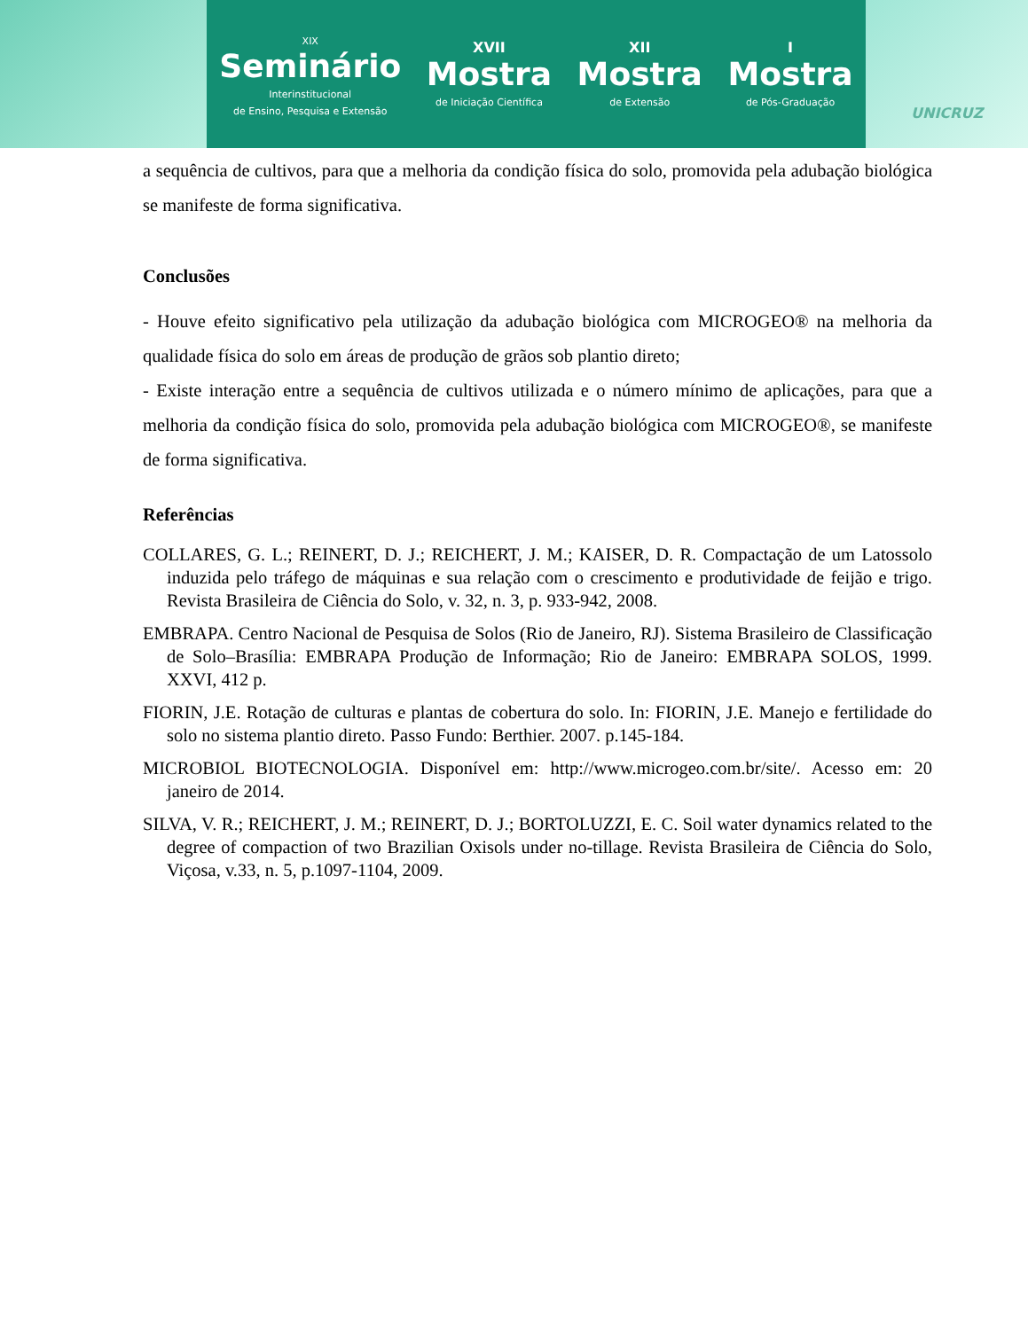XIX
Seminário
Interinstitucional
de Ensino, Pesquisa e Extensão
XVII
Mostra
de Iniciação Científica
XII
Mostra
de Extensão
I
Mostra
de Pós-Graduação
UNICRUZ
a sequência de cultivos, para que a melhoria da condição física do solo, promovida pela adubação biológica se manifeste de forma significativa.
Conclusões
- Houve efeito significativo pela utilização da adubação biológica com MICROGEO® na melhoria da qualidade física do solo em áreas de produção de grãos sob plantio direto;
- Existe interação entre a sequência de cultivos utilizada e o número mínimo de aplicações, para que a melhoria da condição física do solo, promovida pela adubação biológica com MICROGEO®, se manifeste de forma significativa.
Referências
COLLARES, G. L.; REINERT, D. J.; REICHERT, J. M.; KAISER, D. R. Compactação de um Latossolo induzida pelo tráfego de máquinas e sua relação com o crescimento e produtividade de feijão e trigo. Revista Brasileira de Ciência do Solo, v. 32, n. 3, p. 933-942, 2008.
EMBRAPA. Centro Nacional de Pesquisa de Solos (Rio de Janeiro, RJ). Sistema Brasileiro de Classificação de Solo–Brasília: EMBRAPA Produção de Informação; Rio de Janeiro: EMBRAPA SOLOS, 1999. XXVI, 412 p.
FIORIN, J.E. Rotação de culturas e plantas de cobertura do solo. In: FIORIN, J.E. Manejo e fertilidade do solo no sistema plantio direto. Passo Fundo: Berthier. 2007. p.145-184.
MICROBIOL BIOTECNOLOGIA. Disponível em: http://www.microgeo.com.br/site/. Acesso em: 20 janeiro de 2014.
SILVA, V. R.; REICHERT, J. M.; REINERT, D. J.; BORTOLUZZI, E. C. Soil water dynamics related to the degree of compaction of two Brazilian Oxisols under no-tillage. Revista Brasileira de Ciência do Solo, Viçosa, v.33, n. 5, p.1097-1104, 2009.